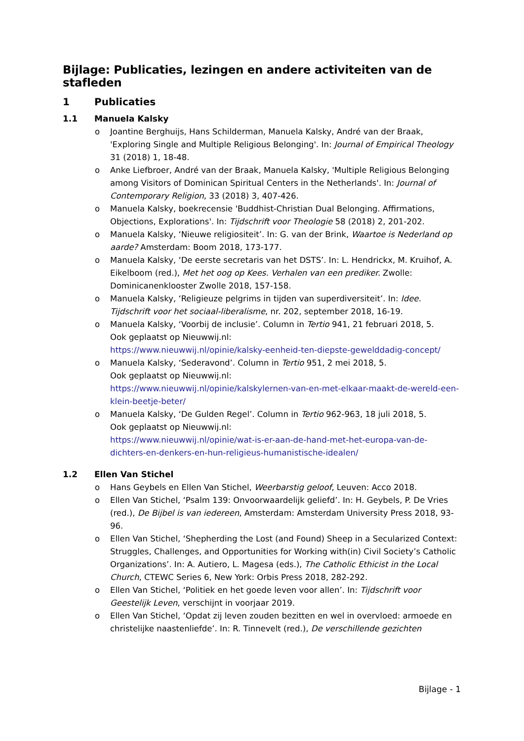Bijlage: Publicaties, lezingen en andere activiteiten van de stafleden
1 Publicaties
1.1 Manuela Kalsky
o Joantine Berghuijs, Hans Schilderman, Manuela Kalsky, André van der Braak, 'Exploring Single and Multiple Religious Belonging'. In: Journal of Empirical Theology 31 (2018) 1, 18-48.
o Anke Liefbroer, André van der Braak, Manuela Kalsky, 'Multiple Religious Belonging among Visitors of Dominican Spiritual Centers in the Netherlands'. In: Journal of Contemporary Religion, 33 (2018) 3, 407-426.
o Manuela Kalsky, boekrecensie 'Buddhist-Christian Dual Belonging. Affirmations, Objections, Explorations'. In: Tijdschrift voor Theologie 58 (2018) 2, 201-202.
o Manuela Kalsky, ‘Nieuwe religiositeit’. In: G. van der Brink, Waartoe is Nederland op aarde? Amsterdam: Boom 2018, 173-177.
o Manuela Kalsky, ‘De eerste secretaris van het DSTS’. In: L. Hendrickx, M. Kruihof, A. Eikelboom (red.), Met het oog op Kees. Verhalen van een prediker. Zwolle: Dominicanenklooster Zwolle 2018, 157-158.
o Manuela Kalsky, ‘Religieuze pelgrims in tijden van superdiversiteit’. In: Idee. Tijdschrift voor het sociaal-liberalisme, nr. 202, september 2018, 16-19.
o Manuela Kalsky, ‘Voorbij de inclusie’. Column in Tertio 941, 21 februari 2018, 5.
Ook geplaatst op Nieuwwij.nl:
https://www.nieuwwij.nl/opinie/kalsky-eenheid-ten-diepste-gewelddadig-concept/
o Manuela Kalsky, ‘Sederavond’. Column in Tertio 951, 2 mei 2018, 5.
Ook geplaatst op Nieuwwij.nl:
https://www.nieuwwij.nl/opinie/kalskylernen-van-en-met-elkaar-maakt-de-wereld-een-klein-beetje-beter/
o Manuela Kalsky, ‘De Gulden Regel’. Column in Tertio 962-963, 18 juli 2018, 5.
Ook geplaatst op Nieuwwij.nl:
https://www.nieuwwij.nl/opinie/wat-is-er-aan-de-hand-met-het-europa-van-de-dichters-en-denkers-en-hun-religieus-humanistische-idealen/
1.2 Ellen Van Stichel
o Hans Geybels en Ellen Van Stichel, Weerbarstig geloof, Leuven: Acco 2018.
o Ellen Van Stichel, ‘Psalm 139: Onvoorwaardelijk geliefd’. In: H. Geybels, P. De Vries (red.), De Bijbel is van iedereen, Amsterdam: Amsterdam University Press 2018, 93-96.
o Ellen Van Stichel, ‘Shepherding the Lost (and Found) Sheep in a Secularized Context: Struggles, Challenges, and Opportunities for Working with(in) Civil Society’s Catholic Organizations’. In: A. Autiero, L. Magesa (eds.), The Catholic Ethicist in the Local Church, CTEWC Series 6, New York: Orbis Press 2018, 282-292.
o Ellen Van Stichel, ‘Politiek en het goede leven voor allen’. In: Tijdschrift voor Geestelijk Leven, verschijnt in voorjaar 2019.
o Ellen Van Stichel, ‘Opdat zij leven zouden bezitten en wel in overvloed: armoede en christelijke naastenliefde’. In: R. Tinnevelt (red.), De verschillende gezichten
Bijlage - 1